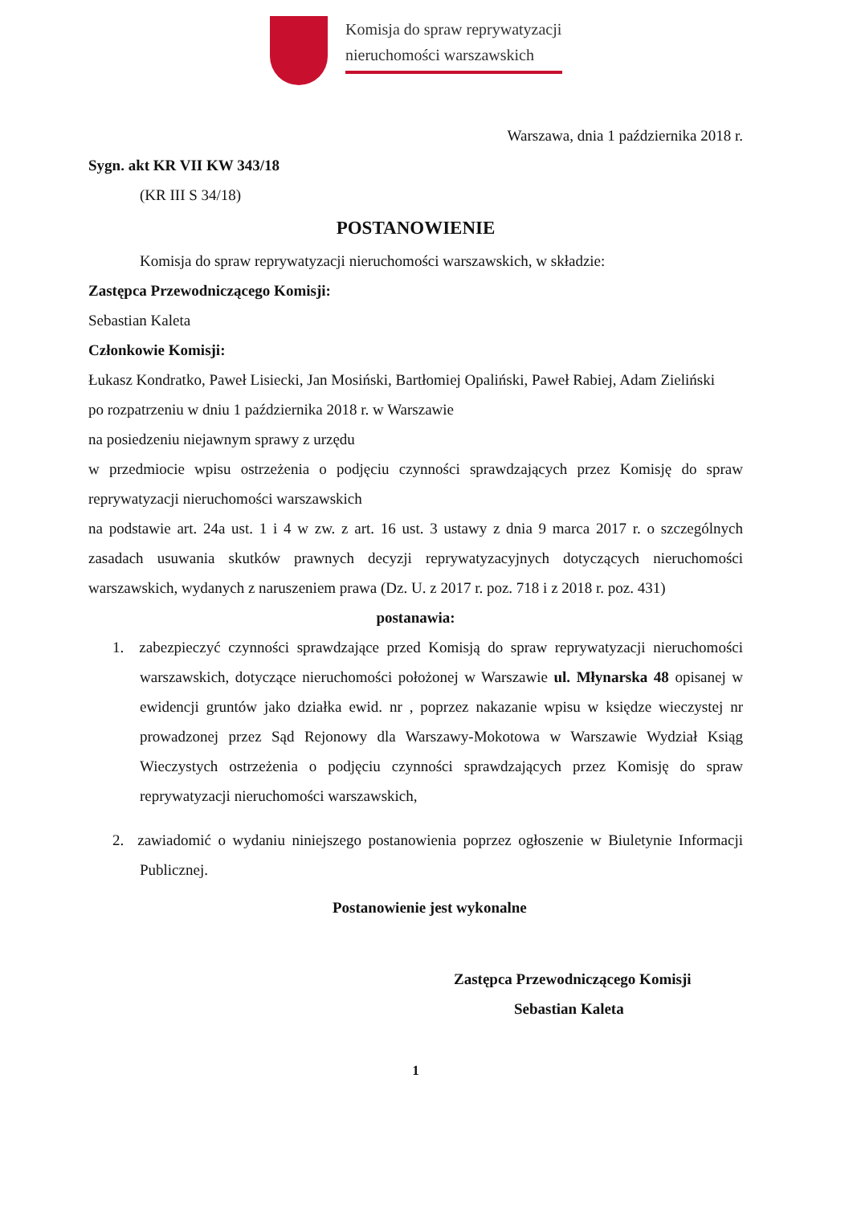Komisja do spraw reprywatyzacji
nieruchomości warszawskich
Warszawa, dnia 1 października 2018 r.
Sygn. akt KR VII KW 343/18
(KR III S 34/18)
POSTANOWIENIE
Komisja do spraw reprywatyzacji nieruchomości warszawskich, w składzie:
Zastępca Przewodniczącego Komisji:
Sebastian Kaleta
Członkowie Komisji:
Łukasz Kondratko, Paweł Lisiecki, Jan Mosiński, Bartłomiej Opaliński, Paweł Rabiej, Adam Zieliński
po rozpatrzeniu w dniu 1 października 2018 r. w Warszawie
na posiedzeniu niejawnym sprawy z urzędu
w przedmiocie wpisu ostrzeżenia o podjęciu czynności sprawdzających przez Komisję do spraw reprywatyzacji nieruchomości warszawskich
na podstawie art. 24a ust. 1 i 4 w zw. z art. 16 ust. 3 ustawy z dnia 9 marca 2017 r. o szczególnych zasadach usuwania skutków prawnych decyzji reprywatyzacyjnych dotyczących nieruchomości warszawskich, wydanych z naruszeniem prawa (Dz. U. z 2017 r. poz. 718 i z 2018 r. poz. 431)
postanawia:
1. zabezpieczyć czynności sprawdzające przed Komisją do spraw reprywatyzacji nieruchomości warszawskich, dotyczące nieruchomości położonej w Warszawie ul. Młynarska 48 opisanej w ewidencji gruntów jako działka ewid. nr , poprzez nakazanie wpisu w księdze wieczystej nr prowadzonej przez Sąd Rejonowy dla Warszawy-Mokotowa w Warszawie Wydział Ksiąg Wieczystych ostrzeżenia o podjęciu czynności sprawdzających przez Komisję do spraw reprywatyzacji nieruchomości warszawskich,
2. zawiadomić o wydaniu niniejszego postanowienia poprzez ogłoszenie w Biuletynie Informacji Publicznej.
Postanowienie jest wykonalne
Zastępca Przewodniczącego Komisji
Sebastian Kaleta
1